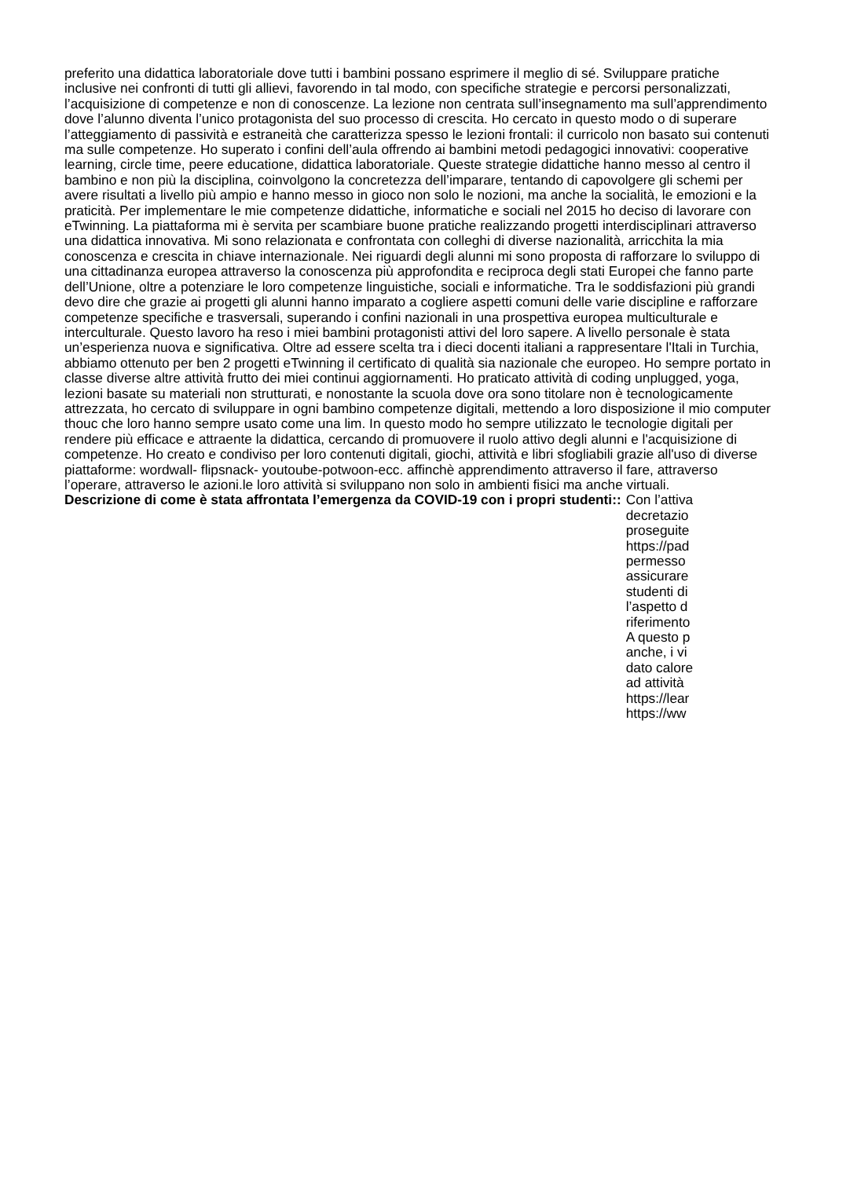preferito una didattica laboratoriale dove tutti i bambini possano esprimere il meglio di sé. Sviluppare pratiche inclusive nei confronti di tutti gli allievi, favorendo in tal modo, con specifiche strategie e percorsi personalizzati, l’acquisizione di competenze e non di conoscenze. La lezione non centrata sull’insegnamento ma sull’apprendimento dove l’alunno diventa l’unico protagonista del suo processo di crescita. Ho cercato in questo modo o di superare l’atteggiamento di passività e estraneità che caratterizza spesso le lezioni frontali: il curricolo non basato sui contenuti ma sulle competenze. Ho superato i confini dell’aula offrendo ai bambini metodi pedagogici innovativi: cooperative learning, circle time, peere educatione, didattica laboratoriale. Queste strategie didattiche hanno messo al centro il bambino e non più la disciplina, coinvolgono la concretezza dell’imparare, tentando di capovolgere gli schemi per avere risultati a livello più ampio e hanno messo in gioco non solo le nozioni, ma anche la socialità, le emozioni e la praticità. Per implementare le mie competenze didattiche, informatiche e sociali nel 2015 ho deciso di lavorare con eTwinning. La piattaforma mi è servita per scambiare buone pratiche realizzando progetti interdisciplinari attraverso una didattica innovativa. Mi sono relazionata e confrontata con colleghi di diverse nazionalità, arricchita la mia conoscenza e crescita in chiave internazionale. Nei riguardi degli alunni mi sono proposta di rafforzare lo sviluppo di una cittadinanza europea attraverso la conoscenza più approfondita e reciproca degli stati Europei che fanno parte dell’Unione, oltre a potenziare le loro competenze linguistiche, sociali e informatiche. Tra le soddisfazioni più grandi devo dire che grazie ai progetti gli alunni hanno imparato a cogliere aspetti comuni delle varie discipline e rafforzare competenze specifiche e trasversali, superando i confini nazionali in una prospettiva europea multiculturale e interculturale. Questo lavoro ha reso i miei bambini protagonisti attivi del loro sapere. A livello personale è stata un’esperienza nuova e significativa. Oltre ad essere scelta tra i dieci docenti italiani a rappresentare l'Itali in Turchia, abbiamo ottenuto per ben 2 progetti eTwinning il certificato di qualità sia nazionale che europeo. Ho sempre portato in classe diverse altre attività frutto dei miei continui aggiornamenti. Ho praticato attività di coding unplugged, yoga, lezioni basate su materiali non strutturati, e nonostante la scuola dove ora sono titolare non è tecnologicamente attrezzata, ho cercato di sviluppare in ogni bambino competenze digitali, mettendo a loro disposizione il mio computer thouc che loro hanno sempre usato come una lim. In questo modo ho sempre utilizzato le tecnologie digitali per rendere più efficace e attraente la didattica, cercando di promuovere il ruolo attivo degli alunni e l'acquisizione di competenze. Ho creato e condiviso per loro contenuti digitali, giochi, attività e libri sfogliabili grazie all'uso di diverse piattaforme: wordwall- flipsnack- youtoube-potwoon-ecc. affinchè apprendimento attraverso il fare, attraverso l’operare, attraverso le azioni.le loro attività si sviluppano non solo in ambienti fisici ma anche virtuali.
Descrizione di come è stata affrontata l’emergenza da COVID-19 con i propri studenti::
Con l’attiva
decretazio
proseguite
https://pad
permesso
assicurare
studenti di
l’aspetto d
riferimento
A questo p
anche, i vi
dato calore
ad attività
https://lear
https://ww